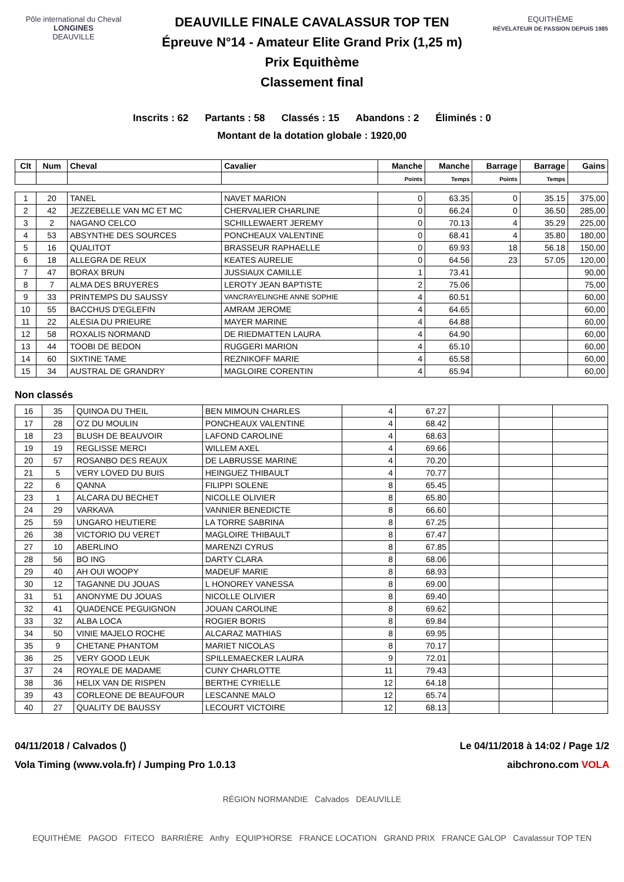Pôle international du Cheval
LONGINES
DEAUVILLE
DEAUVILLE FINALE CAVALASSUR TOP TEN
Épreuve N°14 - Amateur Elite Grand Prix (1,25 m)
Prix Equithème
Classement final
EQUITHÈME
RÉVÉLATEUR DE PASSION DEPUIS 1985
Inscrits : 62 Partants : 58 Classés : 15 Abandons : 2 Éliminés : 0
Montant de la dotation globale : 1920,00
| Clt | Num | Cheval | Cavalier | Manche | Manche | Barrage | Barrage | Gains |
| --- | --- | --- | --- | --- | --- | --- | --- | --- |
| | | | | Points | Temps | Points | Temps | |
| 1 | 20 | TANEL | NAVET MARION | 0 | 63.35 | 0 | 35.15 | 375,00 |
| 2 | 42 | JEZZEBELLE VAN MC ET MC | CHERVALIER CHARLINE | 0 | 66.24 | 0 | 36.50 | 285,00 |
| 3 | 2 | NAGANO CELCO | SCHILLEWAERT JEREMY | 0 | 70.13 | 4 | 35.29 | 225,00 |
| 4 | 53 | ABSYNTHE DES SOURCES | PONCHEAUX VALENTINE | 0 | 68.41 | 4 | 35.80 | 180,00 |
| 5 | 16 | QUALITOT | BRASSEUR RAPHAELLE | 0 | 69.93 | 18 | 56.18 | 150,00 |
| 6 | 18 | ALLEGRA DE REUX | KEATES AURELIE | 0 | 64.56 | 23 | 57.05 | 120,00 |
| 7 | 47 | BORAX BRUN | JUSSIAUX CAMILLE | 1 | 73.41 | | | 90,00 |
| 8 | 7 | ALMA DES BRUYERES | LEROTY JEAN BAPTISTE | 2 | 75.06 | | | 75,00 |
| 9 | 33 | PRINTEMPS DU SAUSSY | VANCRAYELINGHE ANNE SOPHIE | 4 | 60.51 | | | 60,00 |
| 10 | 55 | BACCHUS D'EGLEFIN | AMRAM JEROME | 4 | 64.65 | | | 60,00 |
| 11 | 22 | ALESIA DU PRIEURE | MAYER MARINE | 4 | 64.88 | | | 60,00 |
| 12 | 58 | ROXALIS NORMAND | DE RIEDMATTEN LAURA | 4 | 64.90 | | | 60,00 |
| 13 | 44 | TOOBI DE BEDON | RUGGERI MARION | 4 | 65.10 | | | 60,00 |
| 14 | 60 | SIXTINE TAME | REZNIKOFF MARIE | 4 | 65.58 | | | 60,00 |
| 15 | 34 | AUSTRAL DE GRANDRY | MAGLOIRE CORENTIN | 4 | 65.94 | | | 60,00 |
Non classés
| 16 | 35 | QUINOA DU THEIL | BEN MIMOUN CHARLES | 4 | 67.27 | | | |
| 17 | 28 | O'Z DU MOULIN | PONCHEAUX VALENTINE | 4 | 68.42 | | | |
| 18 | 23 | BLUSH DE BEAUVOIR | LAFOND CAROLINE | 4 | 68.63 | | | |
| 19 | 19 | REGLISSE MERCI | WILLEM AXEL | 4 | 69.66 | | | |
| 20 | 57 | ROSANBO DES REAUX | DE LABRUSSE MARINE | 4 | 70.20 | | | |
| 21 | 5 | VERY LOVED DU BUIS | HEINGUEZ THIBAULT | 4 | 70.77 | | | |
| 22 | 6 | QANNA | FILIPPI SOLENE | 8 | 65.45 | | | |
| 23 | 1 | ALCARA DU BECHET | NICOLLE OLIVIER | 8 | 65.80 | | | |
| 24 | 29 | VARKAVA | VANNIER BENEDICTE | 8 | 66.60 | | | |
| 25 | 59 | UNGARO HEUTIERE | LA TORRE SABRINA | 8 | 67.25 | | | |
| 26 | 38 | VICTORIO DU VERET | MAGLOIRE THIBAULT | 8 | 67.47 | | | |
| 27 | 10 | ABERLINO | MARENZI CYRUS | 8 | 67.85 | | | |
| 28 | 56 | BO ING | DARTY CLARA | 8 | 68.06 | | | |
| 29 | 40 | AH OUI WOOPY | MADEUF MARIE | 8 | 68.93 | | | |
| 30 | 12 | TAGANNE DU JOUAS | L HONOREY VANESSA | 8 | 69.00 | | | |
| 31 | 51 | ANONYME DU JOUAS | NICOLLE OLIVIER | 8 | 69.40 | | | |
| 32 | 41 | QUADENCE PEGUIGNON | JOUAN CAROLINE | 8 | 69.62 | | | |
| 33 | 32 | ALBA LOCA | ROGIER BORIS | 8 | 69.84 | | | |
| 34 | 50 | VINIE MAJELO ROCHE | ALCARAZ MATHIAS | 8 | 69.95 | | | |
| 35 | 9 | CHETANE PHANTOM | MARIET NICOLAS | 8 | 70.17 | | | |
| 36 | 25 | VERY GOOD LEUK | SPILLEMAECKER LAURA | 9 | 72.01 | | | |
| 37 | 24 | ROYALE DE MADAME | CUNY CHARLOTTE | 11 | 79.43 | | | |
| 38 | 36 | HELIX VAN DE RISPEN | BERTHE CYRIELLE | 12 | 64.18 | | | |
| 39 | 43 | CORLEONE DE BEAUFOUR | LESCANNE MALO | 12 | 65.74 | | | |
| 40 | 27 | QUALITY DE BAUSSY | LECOURT VICTOIRE | 12 | 68.13 | | | |
04/11/2018 / Calvados () Le 04/11/2018 à 14:02 / Page 1/2
Vola Timing (www.vola.fr) / Jumping Pro 1.0.13 aibchrono.com VOLA
RÉGION NORMANDIE Calvados DEAUVILLE
EQUITHÈME PAGOD FITECO BARRIÈRE Anfry EQUIP'HORSE FRANCE LOCATION GRAND PRIX FRANCE GALOP Cavalassur TOP TEN